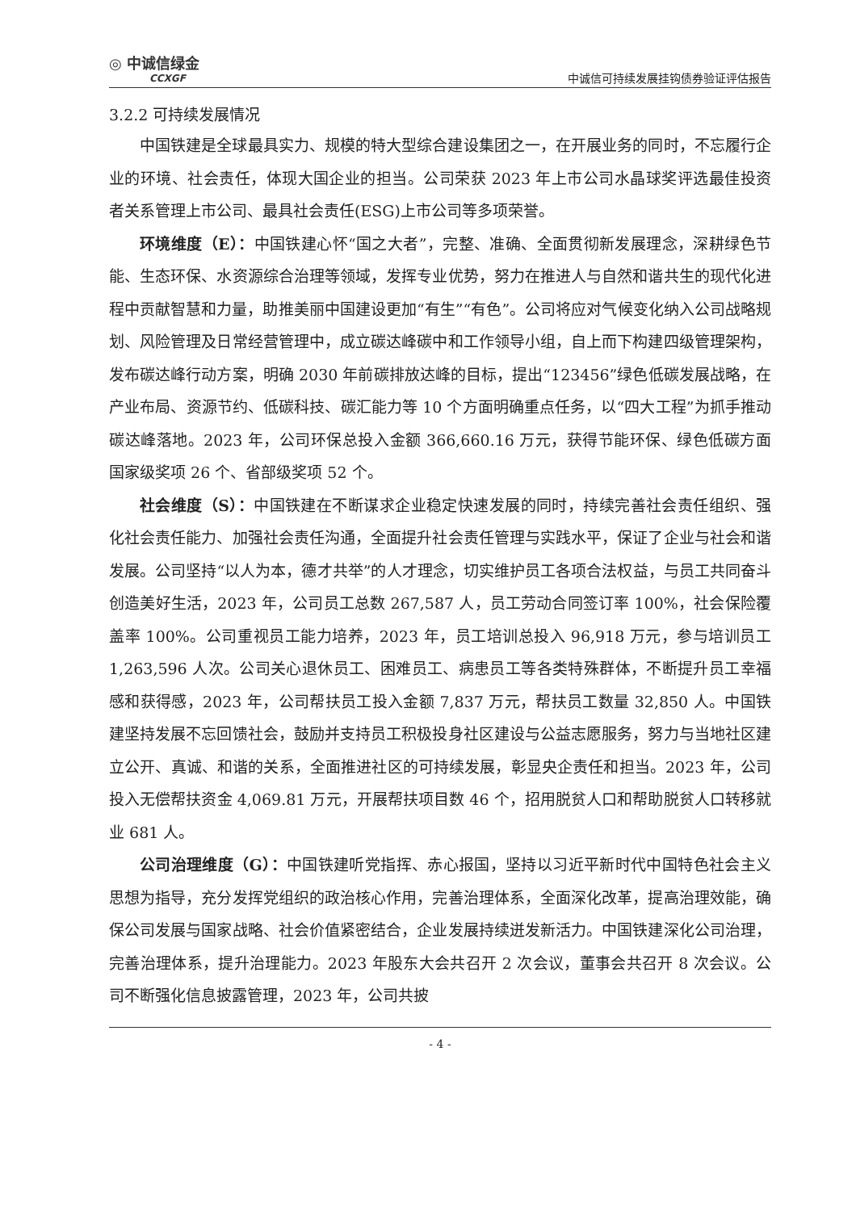◎ 中诚信绿金
CCXGF
中诚信可持续发展挂钩债券验证评估报告
3.2.2 可持续发展情况
中国铁建是全球最具实力、规模的特大型综合建设集团之一，在开展业务的同时，不忘履行企业的环境、社会责任，体现大国企业的担当。公司荣获 2023 年上市公司水晶球奖评选最佳投资者关系管理上市公司、最具社会责任(ESG)上市公司等多项荣誉。
环境维度（E）：中国铁建心怀“国之大者”，完整、准确、全面贯彻新发展理念，深耕绿色节能、生态环保、水资源综合治理等领域，发挥专业优势，努力在推进人与自然和谐共生的现代化进程中贡献智慧和力量，助推美丽中国建设更加“有生”“有色”。公司将应对气候变化纳入公司战略规划、风险管理及日常经营管理中，成立碳达峰碳中和工作领导小组，自上而下构建四级管理架构，发布碳达峰行动方案，明确 2030 年前碳排放达峰的目标，提出“123456”绿色低碳发展战略，在产业布局、资源节约、低碳科技、碳汇能力等 10 个方面明确重点任务，以“四大工程”为抓手推动碳达峰落地。2023 年，公司环保总投入金额 366,660.16 万元，获得节能环保、绿色低碳方面国家级奖项 26 个、省部级奖项 52 个。
社会维度（S）：中国铁建在不断谋求企业稳定快速发展的同时，持续完善社会责任组织、强化社会责任能力、加强社会责任沟通，全面提升社会责任管理与实践水平，保证了企业与社会和谐发展。公司坚持“以人为本，德才共举”的人才理念，切实维护员工各项合法权益，与员工共同奋斗创造美好生活，2023 年，公司员工总数 267,587 人，员工劳动合同签订率 100%，社会保险覆盖率 100%。公司重视员工能力培养，2023 年，员工培训总投入 96,918 万元，参与培训员工 1,263,596 人次。公司关心退休员工、困难员工、病患员工等各类特殊群体，不断提升员工幸福感和获得感，2023 年，公司帮扶员工投入金额 7,837 万元，帮扶员工数量 32,850 人。中国铁建坚持发展不忘回馈社会，鼓励并支持员工积极投身社区建设与公益志愿服务，努力与当地社区建立公开、真诚、和谐的关系，全面推进社区的可持续发展，彰显央企责任和担当。2023 年，公司投入无偿帮扶资金 4,069.81 万元，开展帮扶项目数 46 个，招用脱贫人口和帮助脱贫人口转移就业 681 人。
公司治理维度（G）：中国铁建听党指挥、赤心报国，坚持以习近平新时代中国特色社会主义思想为指导，充分发挥党组织的政治核心作用，完善治理体系，全面深化改革，提高治理效能，确保公司发展与国家战略、社会价值紧密结合，企业发展持续迸发新活力。中国铁建深化公司治理，完善治理体系，提升治理能力。2023 年股东大会共召开 2 次会议，董事会共召开 8 次会议。公司不断强化信息披露管理，2023 年，公司共披
- 4 -